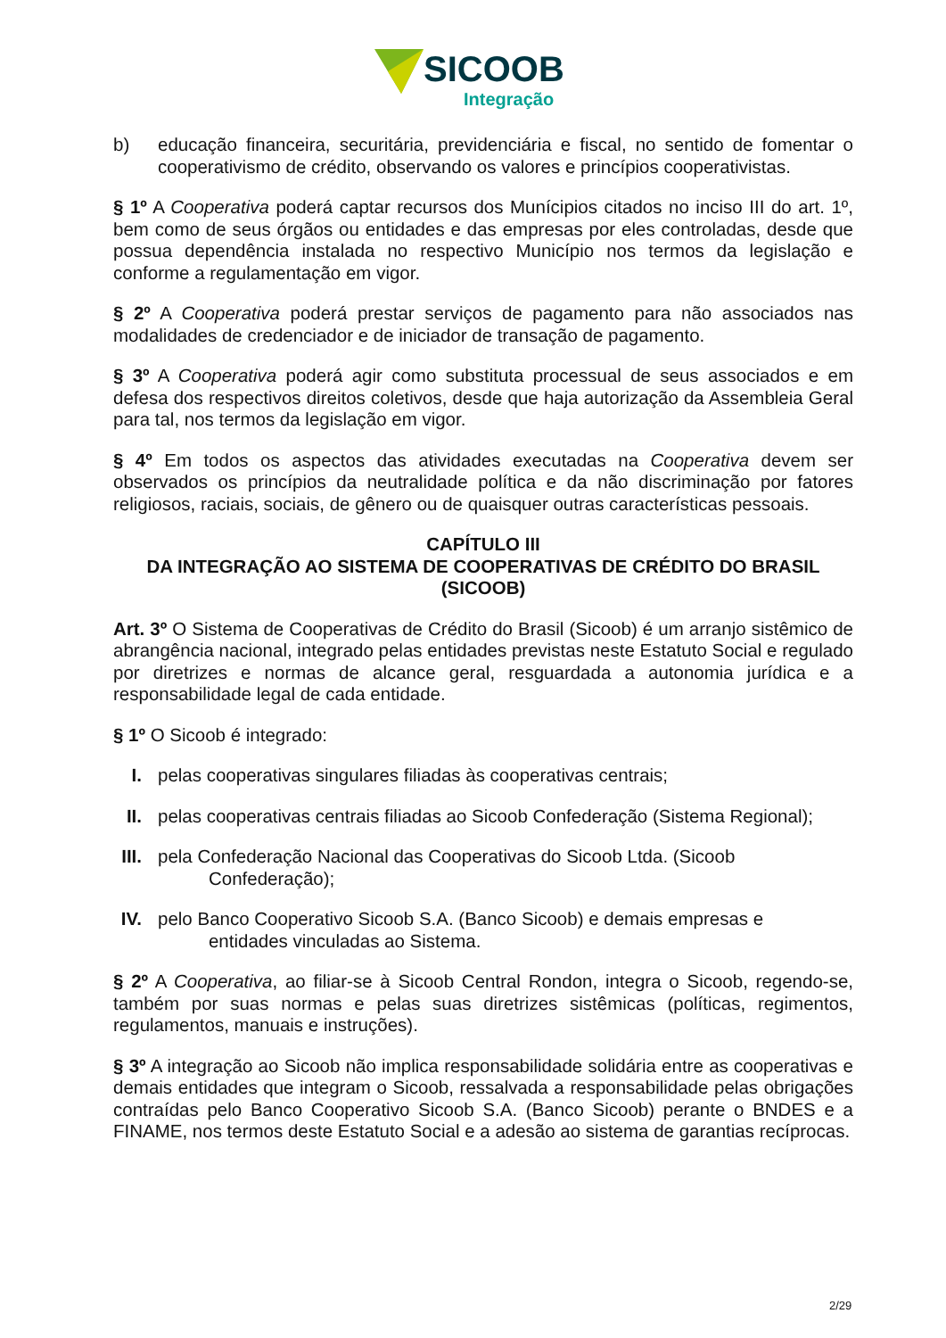SICOOB
Integração
b) educação financeira, securitária, previdenciária e fiscal, no sentido de fomentar o cooperativismo de crédito, observando os valores e princípios cooperativistas.
§ 1º A Cooperativa poderá captar recursos dos Munícipios citados no inciso III do art. 1º, bem como de seus órgãos ou entidades e das empresas por eles controladas, desde que possua dependência instalada no respectivo Município nos termos da legislação e conforme a regulamentação em vigor.
§ 2º A Cooperativa poderá prestar serviços de pagamento para não associados nas modalidades de credenciador e de iniciador de transação de pagamento.
§ 3º A Cooperativa poderá agir como substituta processual de seus associados e em defesa dos respectivos direitos coletivos, desde que haja autorização da Assembleia Geral para tal, nos termos da legislação em vigor.
§ 4º Em todos os aspectos das atividades executadas na Cooperativa devem ser observados os princípios da neutralidade política e da não discriminação por fatores religiosos, raciais, sociais, de gênero ou de quaisquer outras características pessoais.
CAPÍTULO III
DA INTEGRAÇÃO AO SISTEMA DE COOPERATIVAS DE CRÉDITO DO BRASIL (SICOOB)
Art. 3º O Sistema de Cooperativas de Crédito do Brasil (Sicoob) é um arranjo sistêmico de abrangência nacional, integrado pelas entidades previstas neste Estatuto Social e regulado por diretrizes e normas de alcance geral, resguardada a autonomia jurídica e a responsabilidade legal de cada entidade.
§ 1º O Sicoob é integrado:
I. pelas cooperativas singulares filiadas às cooperativas centrais;
II.
pelas cooperativas centrais filiadas ao Sicoob Confederação (Sistema Regional);
III.
pela Confederação Nacional das Cooperativas do Sicoob Ltda. (Sicoob
Confederação);
IV.
pelo Banco Cooperativo Sicoob S.A. (Banco Sicoob) e demais empresas e
entidades vinculadas ao Sistema.
§ 2º A Cooperativa, ao filiar-se à Sicoob Central Rondon, integra o Sicoob, regendo-se, também por suas normas e pelas suas diretrizes sistêmicas (políticas, regimentos, regulamentos, manuais e instruções).
§ 3º A integração ao Sicoob não implica responsabilidade solidária entre as cooperativas e demais entidades que integram o Sicoob, ressalvada a responsabilidade pelas obrigações contraídas pelo Banco Cooperativo Sicoob S.A. (Banco Sicoob) perante o BNDES e a FINAME, nos termos deste Estatuto Social e a adesão ao sistema de garantias recíprocas.
2/29